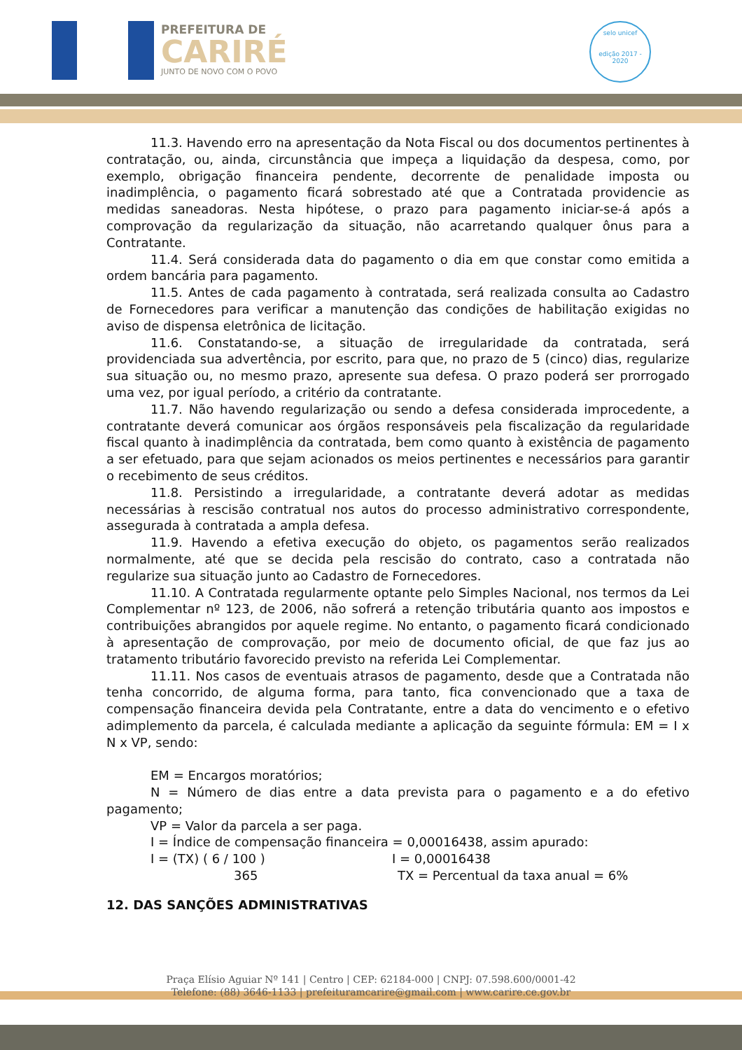PREFEITURA DE
CARIRÉ
JUNTO DE NOVO COM O POVO
selo unicef
edição 2017 - 2020
11.3. Havendo erro na apresentação da Nota Fiscal ou dos documentos pertinentes à contratação, ou, ainda, circunstância que impeça a liquidação da despesa, como, por exemplo, obrigação financeira pendente, decorrente de penalidade imposta ou inadimplência, o pagamento ficará sobrestado até que a Contratada providencie as medidas saneadoras. Nesta hipótese, o prazo para pagamento iniciar-se-á após a comprovação da regularização da situação, não acarretando qualquer ônus para a Contratante.
11.4. Será considerada data do pagamento o dia em que constar como emitida a ordem bancária para pagamento.
11.5. Antes de cada pagamento à contratada, será realizada consulta ao Cadastro de Fornecedores para verificar a manutenção das condições de habilitação exigidas no aviso de dispensa eletrônica de licitação.
11.6. Constatando-se, a situação de irregularidade da contratada, será providenciada sua advertência, por escrito, para que, no prazo de 5 (cinco) dias, regularize sua situação ou, no mesmo prazo, apresente sua defesa. O prazo poderá ser prorrogado uma vez, por igual período, a critério da contratante.
11.7. Não havendo regularização ou sendo a defesa considerada improcedente, a contratante deverá comunicar aos órgãos responsáveis pela fiscalização da regularidade fiscal quanto à inadimplência da contratada, bem como quanto à existência de pagamento a ser efetuado, para que sejam acionados os meios pertinentes e necessários para garantir o recebimento de seus créditos.
11.8. Persistindo a irregularidade, a contratante deverá adotar as medidas necessárias à rescisão contratual nos autos do processo administrativo correspondente, assegurada à contratada a ampla defesa.
11.9. Havendo a efetiva execução do objeto, os pagamentos serão realizados normalmente, até que se decida pela rescisão do contrato, caso a contratada não regularize sua situação junto ao Cadastro de Fornecedores.
11.10. A Contratada regularmente optante pelo Simples Nacional, nos termos da Lei Complementar nº 123, de 2006, não sofrerá a retenção tributária quanto aos impostos e contribuições abrangidos por aquele regime. No entanto, o pagamento ficará condicionado à apresentação de comprovação, por meio de documento oficial, de que faz jus ao tratamento tributário favorecido previsto na referida Lei Complementar.
11.11. Nos casos de eventuais atrasos de pagamento, desde que a Contratada não tenha concorrido, de alguma forma, para tanto, fica convencionado que a taxa de compensação financeira devida pela Contratante, entre a data do vencimento e o efetivo adimplemento da parcela, é calculada mediante a aplicação da seguinte fórmula: EM = I x N x VP, sendo:
EM = Encargos moratórios;
N = Número de dias entre a data prevista para o pagamento e a do efetivo pagamento;
VP = Valor da parcela a ser paga.
I = Índice de compensação financeira = 0,00016438, assim apurado:
I = (TX) ( 6 / 100 ) I = 0,00016438
365 TX = Percentual da taxa anual = 6%
12. DAS SANÇÕES ADMINISTRATIVAS
Praça Elísio Aguiar Nº 141 | Centro | CEP: 62184-000 | CNPJ: 07.598.600/0001-42
Telefone: (88) 3646-1133 | prefeituramcarire@gmail.com | www.carire.ce.gov.br